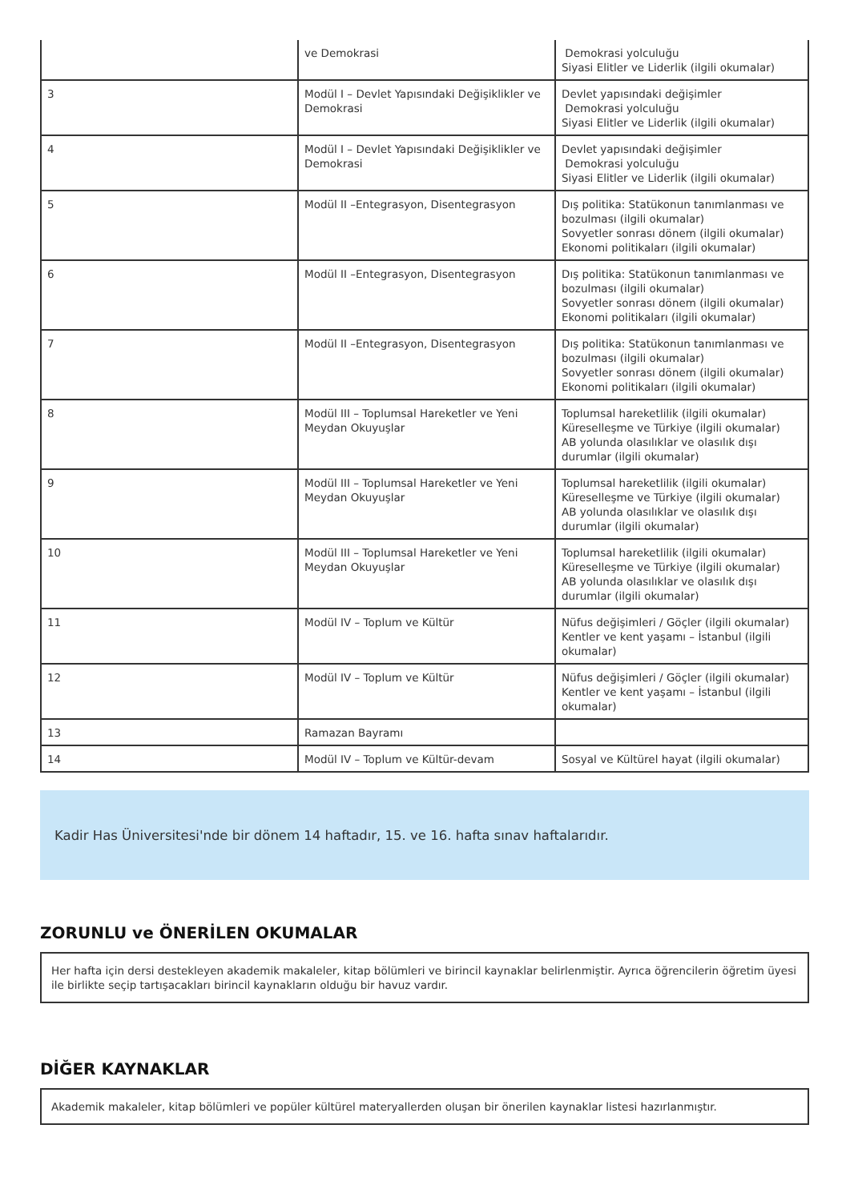| | ve Demokrasi | Demokrasi yolculuğu Siyasi Elitler ve Liderlik (ilgili okumalar) |
| 3 | Modül I – Devlet Yapısındaki Değişiklikler ve Demokrasi | Devlet yapısındaki değişimler Demokrasi yolculuğu Siyasi Elitler ve Liderlik (ilgili okumalar) |
| 4 | Modül I – Devlet Yapısındaki Değişiklikler ve Demokrasi | Devlet yapısındaki değişimler Demokrasi yolculuğu Siyasi Elitler ve Liderlik (ilgili okumalar) |
| 5 | Modül II –Entegrasyon, Disentegrasyon | Dış politika: Statükonun tanımlanması ve bozulması (ilgili okumalar) Sovyetler sonrası dönem (ilgili okumalar) Ekonomi politikaları (ilgili okumalar) |
| 6 | Modül II –Entegrasyon, Disentegrasyon | Dış politika: Statükonun tanımlanması ve bozulması (ilgili okumalar) Sovyetler sonrası dönem (ilgili okumalar) Ekonomi politikaları (ilgili okumalar) |
| 7 | Modül II –Entegrasyon, Disentegrasyon | Dış politika: Statükonun tanımlanması ve bozulması (ilgili okumalar) Sovyetler sonrası dönem (ilgili okumalar) Ekonomi politikaları (ilgili okumalar) |
| 8 | Modül III – Toplumsal Hareketler ve Yeni Meydan Okuyuşlar | Toplumsal hareketlilik (ilgili okumalar) Küreselleşme ve Türkiye (ilgili okumalar) AB yolunda olasılıklar ve olasılık dışı durumlar (ilgili okumalar) |
| 9 | Modül III – Toplumsal Hareketler ve Yeni Meydan Okuyuşlar | Toplumsal hareketlilik (ilgili okumalar) Küreselleşme ve Türkiye (ilgili okumalar) AB yolunda olasılıklar ve olasılık dışı durumlar (ilgili okumalar) |
| 10 | Modül III – Toplumsal Hareketler ve Yeni Meydan Okuyuşlar | Toplumsal hareketlilik (ilgili okumalar) Küreselleşme ve Türkiye (ilgili okumalar) AB yolunda olasılıklar ve olasılık dışı durumlar (ilgili okumalar) |
| 11 | Modül IV – Toplum ve Kültür | Nüfus değişimleri / Göçler (ilgili okumalar) Kentler ve kent yaşamı – İstanbul (ilgili okumalar) |
| 12 | Modül IV – Toplum ve Kültür | Nüfus değişimleri / Göçler (ilgili okumalar) Kentler ve kent yaşamı – İstanbul (ilgili okumalar) |
| 13 | Ramazan Bayramı | |
| 14 | Modül IV – Toplum ve Kültür-devam | Sosyal ve Kültürel hayat (ilgili okumalar) |
Kadir Has Üniversitesi'nde bir dönem 14 haftadır, 15. ve 16. hafta sınav haftalarıdır.
ZORUNLU ve ÖNERİLEN OKUMALAR
Her hafta için dersi destekleyen akademik makaleler, kitap bölümleri ve birincil kaynaklar belirlenmiştir. Ayrıca öğrencilerin öğretim üyesi ile birlikte seçip tartışacakları birincil kaynakların olduğu bir havuz vardır.
DİĞER KAYNAKLAR
Akademik makaleler, kitap bölümleri ve popüler kültürel materyallerden oluşan bir önerilen kaynaklar listesi hazırlanmıştır.